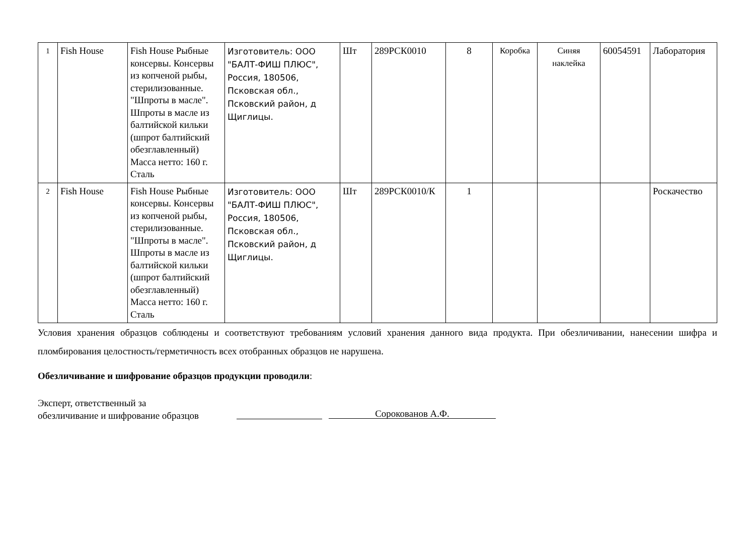| 1 | Fish House | Fish House Рыбные консервы. Консервы из копченой рыбы, стерилизованные. "Шпроты в масле". Шпроты в масле из балтийской кильки (шпрот балтийский обезглавленный) Масса нетто: 160 г. Сталь | Изготовитель: ООО "БАЛТ-ФИШ ПЛЮС", Россия, 180506, Псковская обл., Псковский район, д Щиглицы. | Шт | 289РСК0010 | 8 | Коробка | Синяя наклейка | 60054591 | Лаборатория |
| 2 | Fish House | Fish House Рыбные консервы. Консервы из копченой рыбы, стерилизованные. "Шпроты в масле". Шпроты в масле из балтийской кильки (шпрот балтийский обезглавленный) Масса нетто: 160 г. Сталь | Изготовитель: ООО "БАЛТ-ФИШ ПЛЮС", Россия, 180506, Псковская обл., Псковский район, д Щиглицы. | Шт | 289РСК0010/К | 1 | | | | Роскачество |
Условия хранения образцов соблюдены и соответствуют требованиям условий хранения данного вида продукта. При обезличивании, нанесении шифра и пломбирования целостность/герметичность всех отобранных образцов не нарушена.
Обезличивание и шифрование образцов продукции проводили:
Эксперт, ответственный за
обезличивание и шифрование образцов
Сорокованов А.Ф.